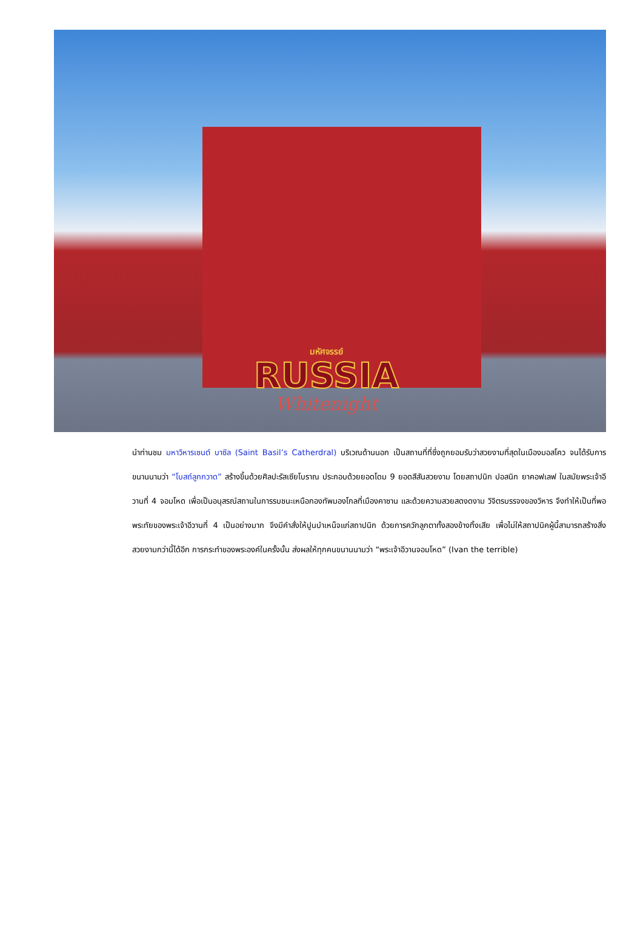มหัศจรรย์
RUSSIA
Whitenight
นำท่านชม มหาวิหารเซนต์ บาซิล (Saint Basil’s Catherdral) บริเวณด้านนอก เป็นสถานที่ที่ซึ่งถูกยอมรับว่าสวยงามที่สุดในเมืองมอสโคว จนได้รับการขนานนามว่า “โบสถ์ลูกกวาด” สร้างขึ้นด้วยศิลปะรัสเซียโบราณ ประกอบด้วยยอดโดม 9 ยอดสีสันสวยงาม โดยสถาปนิก ปอสนิก ยาคอฟเลฟ ในสมัยพระเจ้าอีวานที่ 4 จอมโหด เพื่อเป็นอนุสรณ์สถานในการรบชนะเหนือกองทัพมองโกลที่เมืองคาซาน และด้วยความสวยสดงดงาม วิจิตรบรรจงของวิหาร จึงทำให้เป็นที่พอพระทัยของพระเจ้าอีวานที่ 4 เป็นอย่างมาก จึงมีคำสั่งให้ปูนบำเหน็จแก่สถาปนิก ด้วยการควักลูกตาทั้งสองข้างทิ้งเสีย เพื่อไม่ให้สถาปนิคผู้นี้สามารถสร้างสิ่งสวยงามกว่านี้ได้อีก การกระทำของพระองค์ในครั้งนั้น ส่งผลให้ทุกคนขนานนามว่า “พระเจ้าอีวานจอมโหด” (Ivan the terrible)